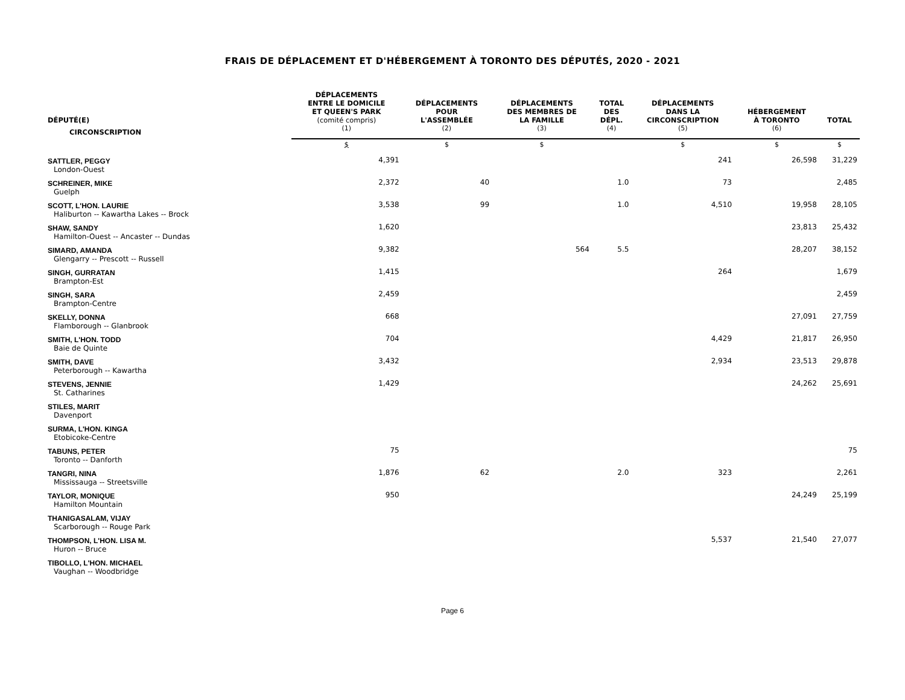FRAIS DE DÉPLACEMENT ET D'HÉBERGEMENT À TORONTO DES DÉPUTÉS, 2020 - 2021
| DÉPUTÉ(E) | DÉPLACEMENTS ENTRE LE DOMICILE ET QUEEN'S PARK (comité compris) | DÉPLACEMENTS POUR L'ASSEMBLÉE | DÉPLACEMENTS DES MEMBRES DE LA FAMILLE | TOTAL DES DÉPL. | DÉPLACEMENTS DANS LA CIRCONSCRIPTION | HÉBERGEMENT À TORONTO | TOTAL |
| --- | --- | --- | --- | --- | --- | --- | --- |
| CIRCONSCRIPTION | (1) | (2) | (3) | (4) | (5) | (6) | |
| | $ | $ | $ | | $ | $ | $ |
| SATTLER, PEGGY London-Ouest | 4,391 | | | | 241 | 26,598 | 31,229 |
| SCHREINER, MIKE Guelph | 2,372 | 40 | | 1.0 | 73 | | 2,485 |
| SCOTT, L'HON. LAURIE Haliburton -- Kawartha Lakes -- Brock | 3,538 | 99 | | 1.0 | 4,510 | 19,958 | 28,105 |
| SHAW, SANDY Hamilton-Ouest -- Ancaster -- Dundas | 1,620 | | | | | 23,813 | 25,432 |
| SIMARD, AMANDA Glengarry -- Prescott -- Russell | 9,382 | | 564 | 5.5 | | 28,207 | 38,152 |
| SINGH, GURRATAN Brampton-Est | 1,415 | | | | 264 | | 1,679 |
| SINGH, SARA Brampton-Centre | 2,459 | | | | | | 2,459 |
| SKELLY, DONNA Flamborough -- Glanbrook | 668 | | | | | 27,091 | 27,759 |
| SMITH, L'HON. TODD Baie de Quinte | 704 | | | | 4,429 | 21,817 | 26,950 |
| SMITH, DAVE Peterborough -- Kawartha | 3,432 | | | | 2,934 | 23,513 | 29,878 |
| STEVENS, JENNIE St. Catharines | 1,429 | | | | | 24,262 | 25,691 |
| STILES, MARIT Davenport | | | | | | | |
| SURMA, L'HON. KINGA Etobicoke-Centre | | | | | | | |
| TABUNS, PETER Toronto -- Danforth | 75 | | | | | | 75 |
| TANGRI, NINA Mississauga -- Streetsville | 1,876 | 62 | | 2.0 | 323 | | 2,261 |
| TAYLOR, MONIQUE Hamilton Mountain | 950 | | | | | 24,249 | 25,199 |
| THANIGASALAM, VIJAY Scarborough -- Rouge Park | | | | | | | |
| THOMPSON, L'HON. LISA M. Huron -- Bruce | | | | | 5,537 | 21,540 | 27,077 |
| TIBOLLO, L'HON. MICHAEL Vaughan -- Woodbridge | | | | | | | |
Page 6